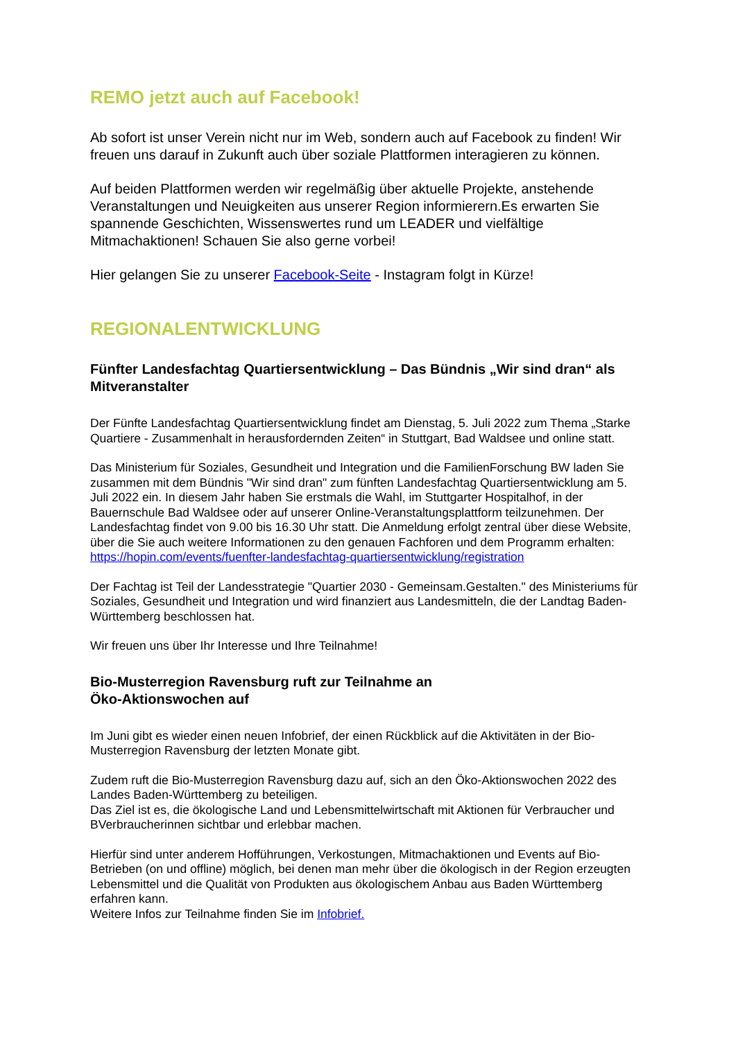REMO jetzt auch auf Facebook!
Ab sofort ist unser Verein nicht nur im Web, sondern auch auf Facebook zu finden! Wir freuen uns darauf in Zukunft auch über soziale Plattformen interagieren zu können.
Auf beiden Plattformen werden wir regelmäßig über aktuelle Projekte, anstehende Veranstaltungen und Neuigkeiten aus unserer Region informierern.Es erwarten Sie spannende Geschichten, Wissenswertes rund um LEADER und vielfältige Mitmachaktionen! Schauen Sie also gerne vorbei!
Hier gelangen Sie zu unserer Facebook-Seite - Instagram folgt in Kürze!
REGIONALENTWICKLUNG
Fünfter Landesfachtag Quartiersentwicklung – Das Bündnis „Wir sind dran“ als Mitveranstalter
Der Fünfte Landesfachtag Quartiersentwicklung findet am Dienstag, 5. Juli 2022 zum Thema „Starke Quartiere - Zusammenhalt in herausfordernden Zeiten“ in Stuttgart, Bad Waldsee und online statt.
Das Ministerium für Soziales, Gesundheit und Integration und die FamilienForschung BW laden Sie zusammen mit dem Bündnis "Wir sind dran" zum fünften Landesfachtag Quartiersentwicklung am 5. Juli 2022 ein. In diesem Jahr haben Sie erstmals die Wahl, im Stuttgarter Hospitalhof, in der Bauernschule Bad Waldsee oder auf unserer Online-Veranstaltungsplattform teilzunehmen. Der Landesfachtag findet von 9.00 bis 16.30 Uhr statt. Die Anmeldung erfolgt zentral über diese Website, über die Sie auch weitere Informationen zu den genauen Fachforen und dem Programm erhalten: https://hopin.com/events/fuenfter-landesfachtag-quartiersentwicklung/registration
Der Fachtag ist Teil der Landesstrategie "Quartier 2030 - Gemeinsam.Gestalten." des Ministeriums für Soziales, Gesundheit und Integration und wird finanziert aus Landesmitteln, die der Landtag Baden-Württemberg beschlossen hat.
Wir freuen uns über Ihr Interesse und Ihre Teilnahme!
Bio-Musterregion Ravensburg ruft zur Teilnahme an
Öko-Aktionswochen auf
Im Juni gibt es wieder einen neuen Infobrief, der einen Rückblick auf die Aktivitäten in der Bio-Musterregion Ravensburg der letzten Monate gibt.
Zudem ruft die Bio-Musterregion Ravensburg dazu auf, sich an den Öko-Aktionswochen 2022 des Landes Baden-Württemberg zu beteiligen.
Das Ziel ist es, die ökologische Land und Lebensmittelwirtschaft mit Aktionen für Verbraucher und BVerbraucherinnen sichtbar und erlebbar machen.
Hierfür sind unter anderem Hofführungen, Verkostungen, Mitmachaktionen und Events auf Bio-Betrieben (on und offline) möglich, bei denen man mehr über die ökologisch in der Region erzeugten Lebensmittel und die Qualität von Produkten aus ökologischem Anbau aus Baden Württemberg erfahren kann.
Weitere Infos zur Teilnahme finden Sie im Infobrief.